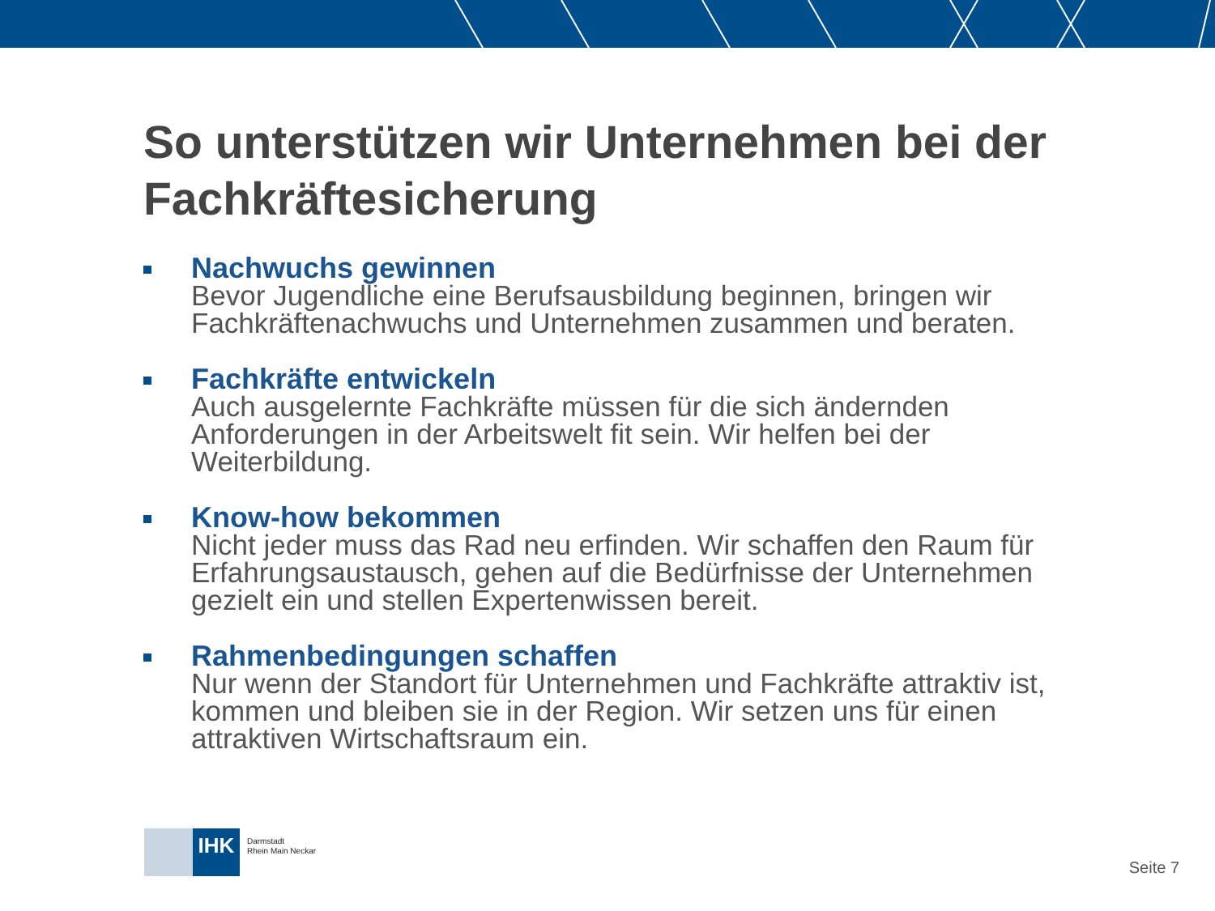So unterstützen wir Unternehmen bei der Fachkräftesicherung
Nachwuchs gewinnen
Bevor Jugendliche eine Berufsausbildung beginnen, bringen wir Fachkräftenachwuchs und Unternehmen zusammen und beraten.
Fachkräfte entwickeln
Auch ausgelernte Fachkräfte müssen für die sich ändernden Anforderungen in der Arbeitswelt fit sein. Wir helfen bei der Weiterbildung.
Know-how bekommen
Nicht jeder muss das Rad neu erfinden. Wir schaffen den Raum für Erfahrungsaustausch, gehen auf die Bedürfnisse der Unternehmen gezielt ein und stellen Expertenwissen bereit.
Rahmenbedingungen schaffen
Nur wenn der Standort für Unternehmen und Fachkräfte attraktiv ist, kommen und bleiben sie in der Region. Wir setzen uns für einen attraktiven Wirtschaftsraum ein.
IHK
Darmstadt
Rhein Main Neckar
Seite 7